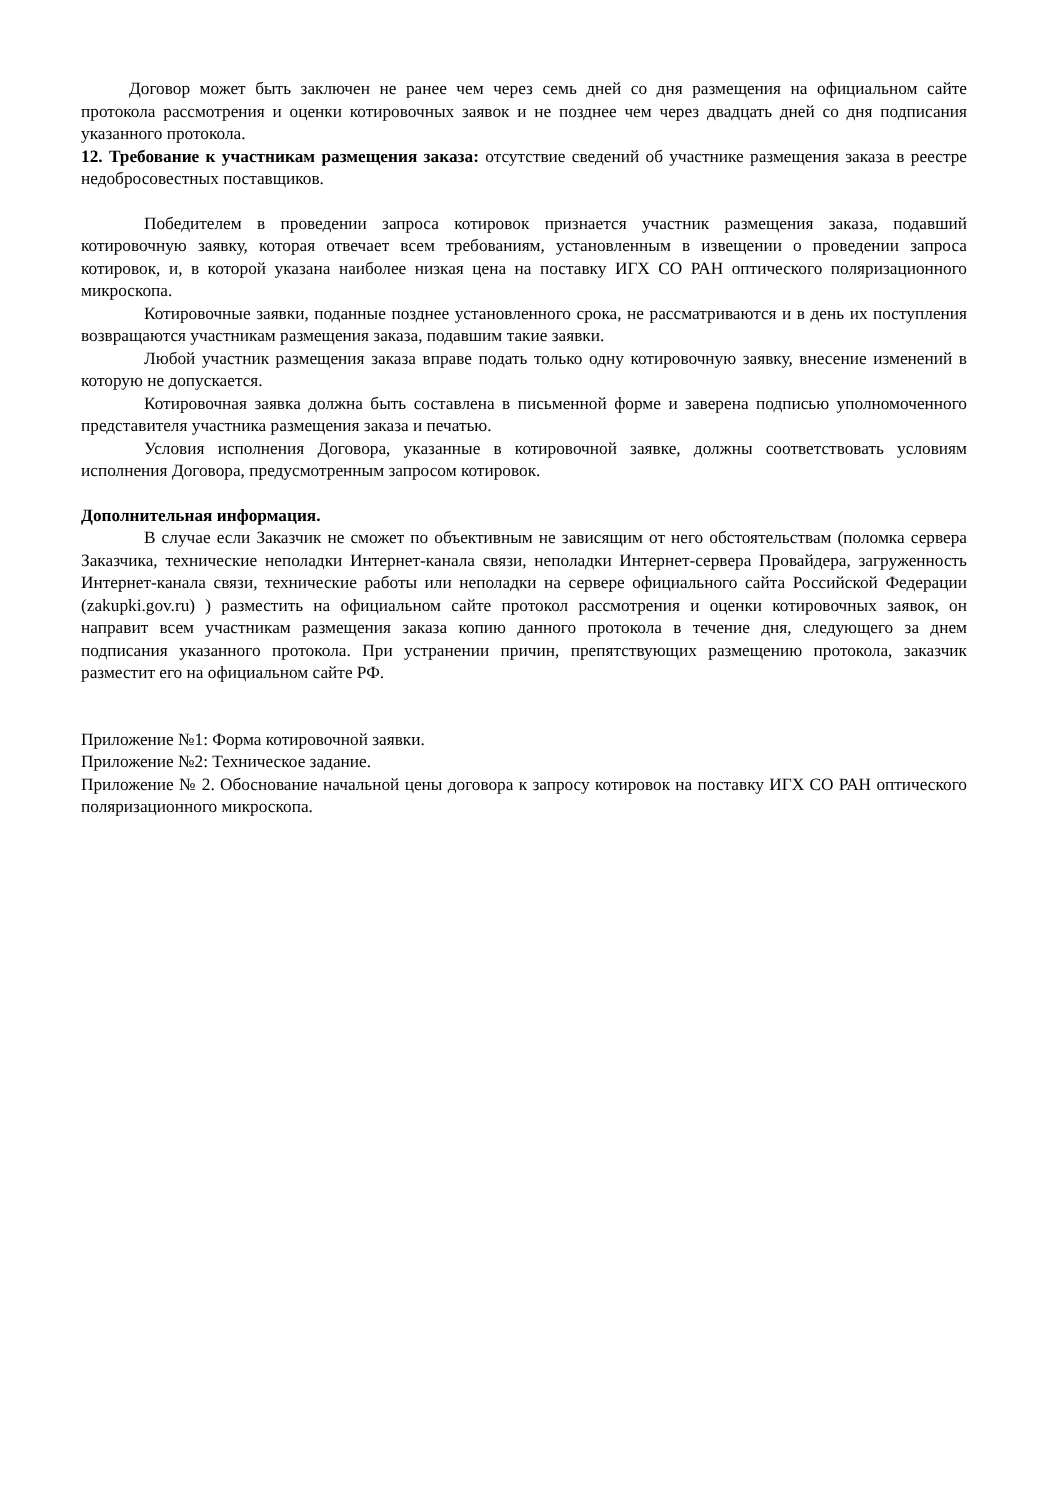Договор может быть заключен не ранее чем через семь дней со дня размещения на официальном сайте протокола рассмотрения и оценки котировочных заявок и не позднее чем через двадцать дней со дня подписания указанного протокола.
12. Требование к участникам размещения заказа: отсутствие сведений об участнике размещения заказа в реестре недобросовестных поставщиков.
Победителем в проведении запроса котировок признается участник размещения заказа, подавший котировочную заявку, которая отвечает всем требованиям, установленным в извещении о проведении запроса котировок, и, в которой указана наиболее низкая цена на поставку ИГХ СО РАН оптического поляризационного микроскопа.
Котировочные заявки, поданные позднее установленного срока, не рассматриваются и в день их поступления возвращаются участникам размещения заказа, подавшим такие заявки.
Любой участник размещения заказа вправе подать только одну котировочную заявку, внесение изменений в которую не допускается.
Котировочная заявка должна быть составлена в письменной форме и заверена подписью уполномоченного представителя участника размещения заказа и печатью.
Условия исполнения Договора, указанные в котировочной заявке, должны соответствовать условиям исполнения Договора, предусмотренным запросом котировок.
Дополнительная информация.
В случае если Заказчик не сможет по объективным не зависящим от него обстоятельствам (поломка сервера Заказчика, технические неполадки Интернет-канала связи, неполадки Интернет-сервера Провайдера, загруженность Интернет-канала связи, технические работы или неполадки на сервере официального сайта Российской Федерации (zakupki.gov.ru) ) разместить на официальном сайте протокол рассмотрения и оценки котировочных заявок, он направит всем участникам размещения заказа копию данного протокола в течение дня, следующего за днем подписания указанного протокола. При устранении причин, препятствующих размещению протокола, заказчик разместит его на официальном сайте РФ.
Приложение №1: Форма котировочной заявки.
Приложение №2: Техническое задание.
Приложение № 2. Обоснование начальной цены договора к запросу котировок на поставку ИГХ СО РАН оптического поляризационного микроскопа.